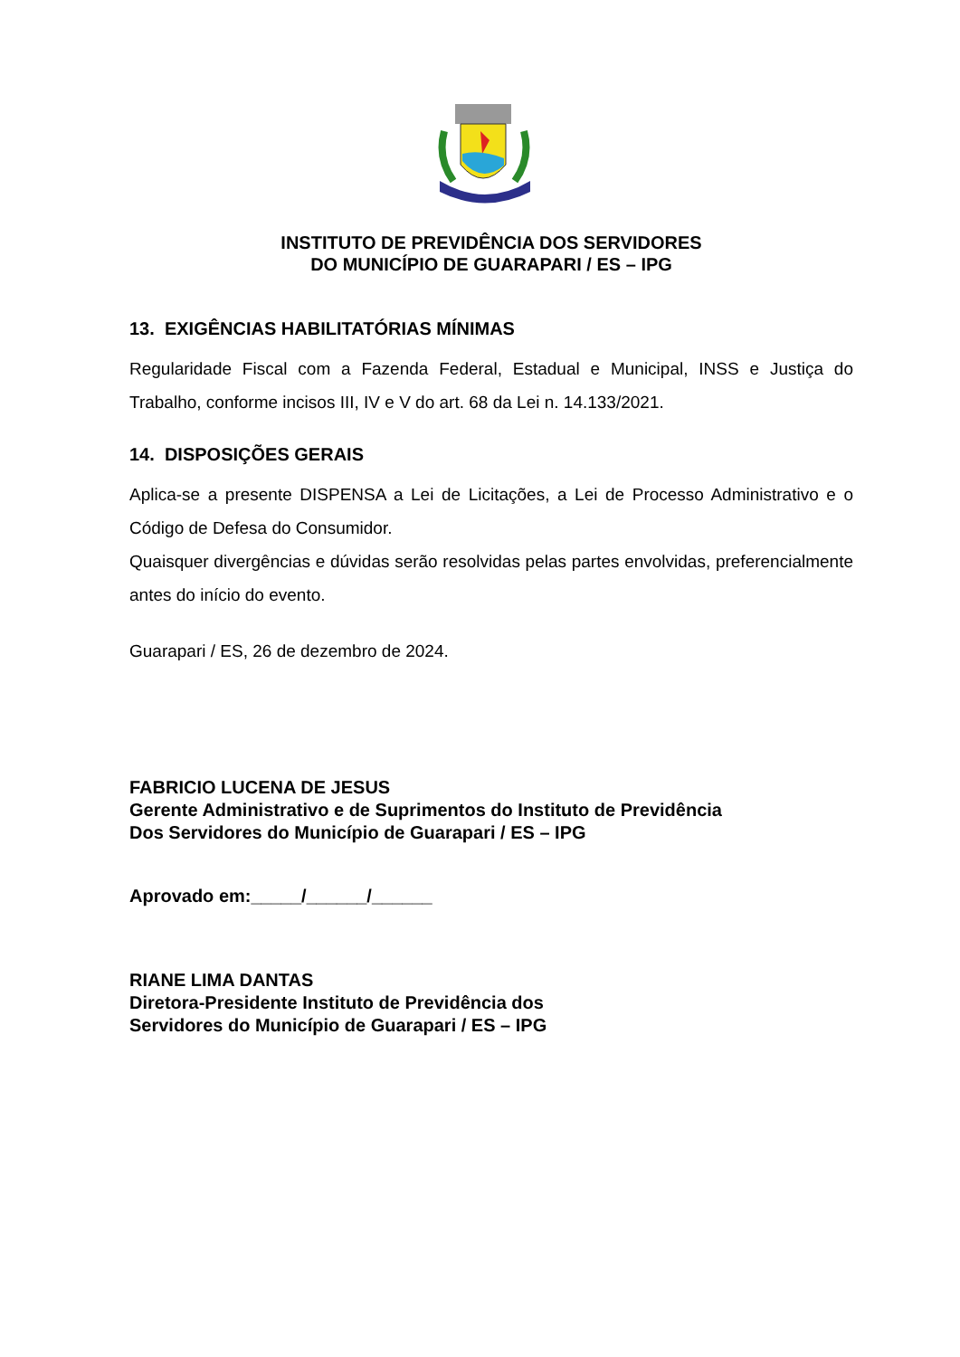INSTITUTO DE PREVIDÊNCIA DOS SERVIDORES
DO MUNICÍPIO DE GUARAPARI / ES – IPG
13. EXIGÊNCIAS HABILITATÓRIAS MÍNIMAS
Regularidade Fiscal com a Fazenda Federal, Estadual e Municipal, INSS e Justiça do Trabalho, conforme incisos III, IV e V do art. 68 da Lei n. 14.133/2021.
14. DISPOSIÇÕES GERAIS
Aplica-se a presente DISPENSA a Lei de Licitações, a Lei de Processo Administrativo e o Código de Defesa do Consumidor.
Quaisquer divergências e dúvidas serão resolvidas pelas partes envolvidas, preferencialmente antes do início do evento.
Guarapari / ES, 26 de dezembro de 2024.
FABRICIO LUCENA DE JESUS
Gerente Administrativo e de Suprimentos do Instituto de Previdência
Dos Servidores do Município de Guarapari / ES – IPG
Aprovado em:_____/______/______
RIANE LIMA DANTAS
Diretora-Presidente Instituto de Previdência dos
Servidores do Município de Guarapari / ES – IPG